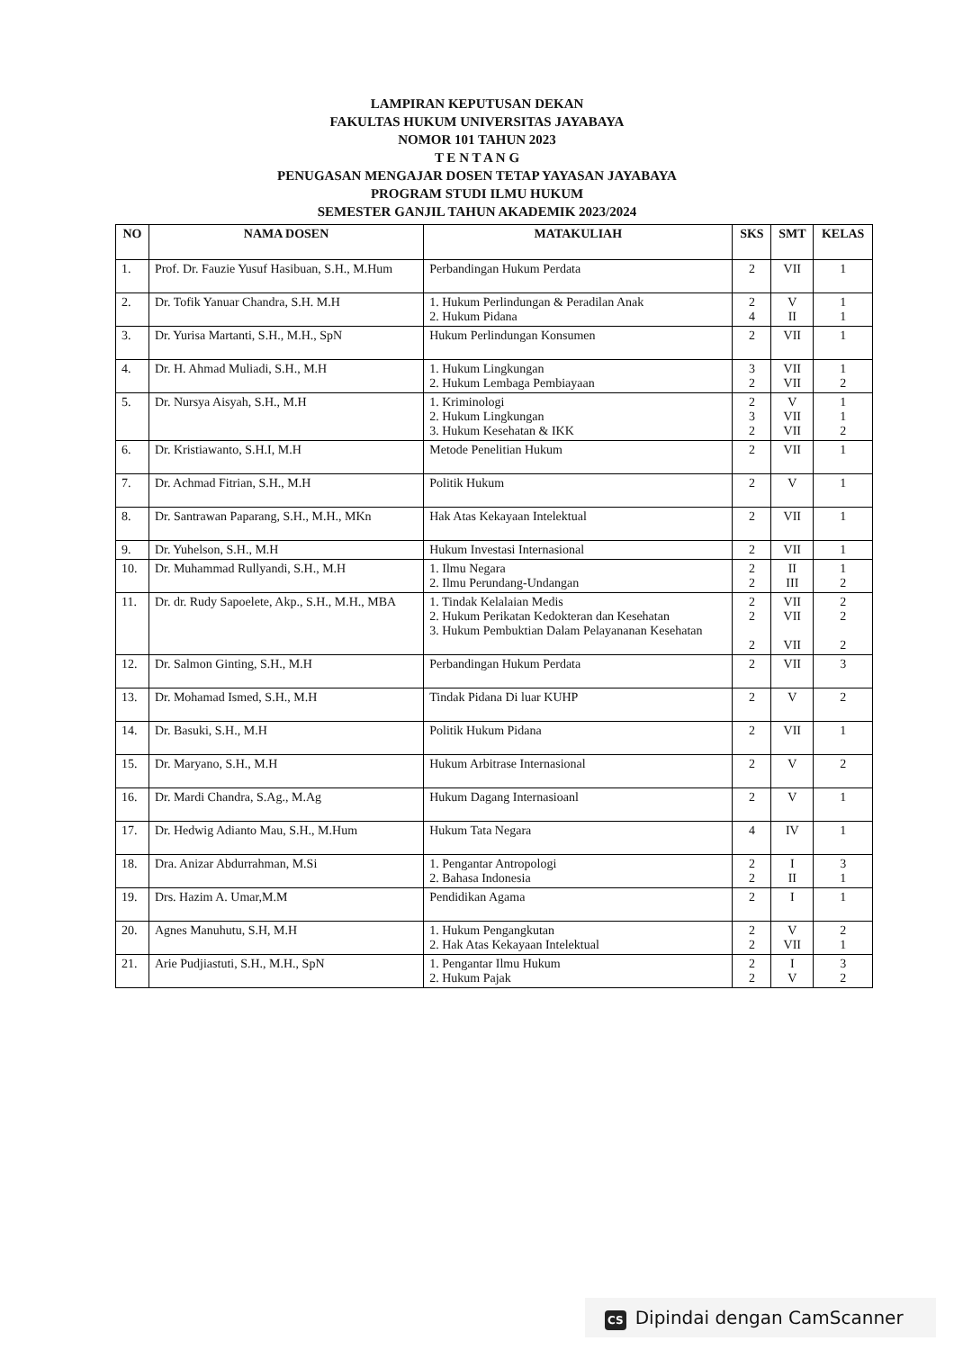LAMPIRAN KEPUTUSAN DEKAN
FAKULTAS HUKUM UNIVERSITAS JAYABAYA
NOMOR 101 TAHUN 2023
T E N T A N G
PENUGASAN MENGAJAR DOSEN TETAP YAYASAN JAYABAYA
PROGRAM STUDI ILMU HUKUM
SEMESTER GANJIL TAHUN AKADEMIK 2023/2024
| NO | NAMA DOSEN | MATAKULIAH | SKS | SMT | KELAS |
| --- | --- | --- | --- | --- | --- |
| 1. | Prof. Dr. Fauzie Yusuf Hasibuan, S.H., M.Hum | Perbandingan Hukum Perdata | 2 | VII | 1 |
| 2. | Dr. Tofik Yanuar Chandra, S.H. M.H | 1. Hukum Perlindungan & Peradilan Anak 2. Hukum Pidana | 2 4 | V II | 1 1 |
| 3. | Dr. Yurisa Martanti, S.H., M.H., SpN | Hukum Perlindungan Konsumen | 2 | VII | 1 |
| 4. | Dr. H. Ahmad Muliadi, S.H., M.H | 1. Hukum Lingkungan 2. Hukum Lembaga Pembiayaan | 3 2 | VII VII | 1 2 |
| 5. | Dr. Nursya Aisyah, S.H., M.H | 1. Kriminologi 2. Hukum Lingkungan 3. Hukum Kesehatan & IKK | 2 3 2 | V VII VII | 1 1 2 |
| 6. | Dr. Kristiawanto, S.H.I, M.H | Metode Penelitian Hukum | 2 | VII | 1 |
| 7. | Dr. Achmad Fitrian, S.H., M.H | Politik Hukum | 2 | V | 1 |
| 8. | Dr. Santrawan Paparang, S.H., M.H., MKn | Hak Atas Kekayaan Intelektual | 2 | VII | 1 |
| 9. | Dr. Yuhelson, S.H., M.H | Hukum Investasi Internasional | 2 | VII | 1 |
| 10. | Dr. Muhammad Rullyandi, S.H., M.H | 1. Ilmu Negara 2. Ilmu Perundang-Undangan | 2 2 | II III | 1 2 |
| 11. | Dr. dr. Rudy Sapoelete, Akp., S.H., M.H., MBA | 1. Tindak Kelalaian Medis 2. Hukum Perikatan Kedokteran dan Kesehatan 3. Hukum Pembuktian Dalam Pelayananan Kesehatan | 2 2 2 | VII VII VII | 2 2 2 |
| 12. | Dr. Salmon Ginting, S.H., M.H | Perbandingan Hukum Perdata | 2 | VII | 3 |
| 13. | Dr. Mohamad Ismed, S.H., M.H | Tindak Pidana Di luar KUHP | 2 | V | 2 |
| 14. | Dr. Basuki, S.H., M.H | Politik Hukum Pidana | 2 | VII | 1 |
| 15. | Dr. Maryano, S.H., M.H | Hukum Arbitrase Internasional | 2 | V | 2 |
| 16. | Dr. Mardi Chandra, S.Ag., M.Ag | Hukum Dagang Internasioanl | 2 | V | 1 |
| 17. | Dr. Hedwig Adianto Mau, S.H., M.Hum | Hukum Tata Negara | 4 | IV | 1 |
| 18. | Dra. Anizar Abdurrahman, M.Si | 1. Pengantar Antropologi 2. Bahasa Indonesia | 2 2 | I II | 3 1 |
| 19. | Drs. Hazim A. Umar,M.M | Pendidikan Agama | 2 | I | 1 |
| 20. | Agnes Manuhutu, S.H, M.H | 1. Hukum Pengangkutan 2. Hak Atas Kekayaan Intelektual | 2 2 | V VII | 2 1 |
| 21. | Arie Pudjiastuti, S.H., M.H., SpN | 1. Pengantar Ilmu Hukum 2. Hukum Pajak | 2 2 | I V | 3 2 |
CS Dipindai dengan CamScanner